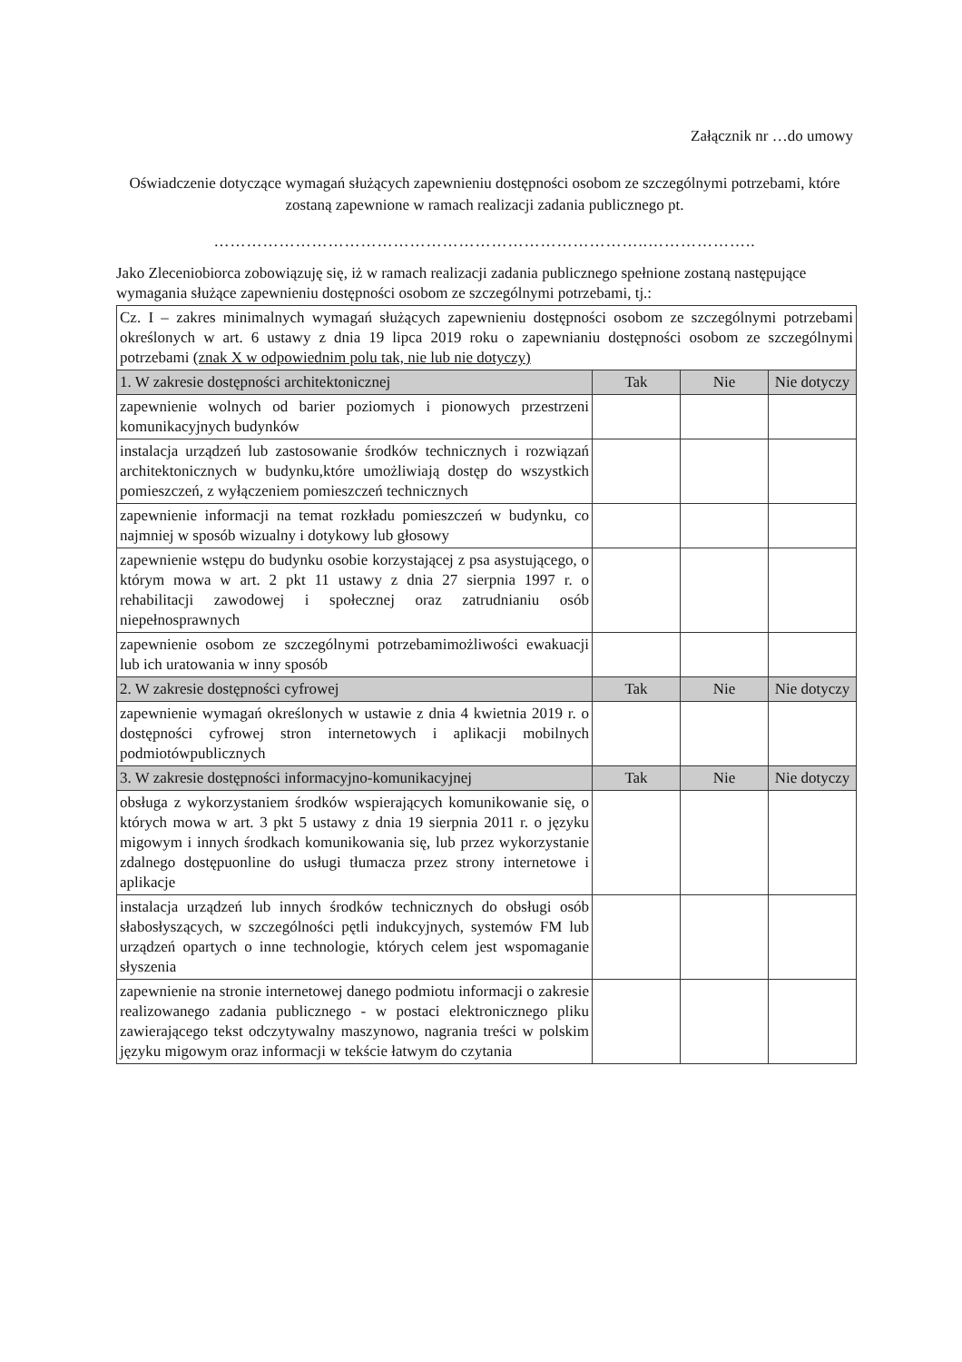Załącznik nr …do umowy
Oświadczenie dotyczące wymagań służących zapewnieniu dostępności osobom ze szczególnymi potrzebami, które zostaną zapewnione w ramach realizacji zadania publicznego pt.
……………………………………………………………………..………………..
Jako Zleceniobiorca zobowiązuję się, iż w ramach realizacji zadania publicznego spełnione zostaną następujące wymagania służące zapewnieniu dostępności osobom ze szczególnymi potrzebami, tj.:
| Cz. I – zakres minimalnych wymagań służących zapewnieniu dostępności osobom ze szczególnymi potrzebami określonych w art. 6 ustawy z dnia 19 lipca 2019 roku o zapewnianiu dostępności osobom ze szczególnymi potrzebami (znak X w odpowiednim polu tak, nie lub nie dotyczy) | | | |
| 1. W zakresie dostępności architektonicznej | Tak | Nie | Nie dotyczy |
| zapewnienie wolnych od barier poziomych i pionowych przestrzeni komunikacyjnych budynków | | | |
| instalacja urządzeń lub zastosowanie środków technicznych i rozwiązań architektonicznych w budynku,które umożliwiają dostęp do wszystkich pomieszczeń, z wyłączeniem pomieszczeń technicznych | | | |
| zapewnienie informacji na temat rozkładu pomieszczeń w budynku, co najmniej w sposób wizualny i dotykowy lub głosowy | | | |
| zapewnienie wstępu do budynku osobie korzystającej z psa asystującego, o którym mowa w art. 2 pkt 11 ustawy z dnia 27 sierpnia 1997 r. o rehabilitacji zawodowej i społecznej oraz zatrudnianiu osób niepełnosprawnych | | | |
| zapewnienie osobom ze szczególnymi potrzebamimożliwości ewakuacji lub ich uratowania w inny sposób | | | |
| 2. W zakresie dostępności cyfrowej | Tak | Nie | Nie dotyczy |
| zapewnienie wymagań określonych w ustawie z dnia 4 kwietnia 2019 r. o dostępności cyfrowej stron internetowych i aplikacji mobilnych podmiotówpublicznych | | | |
| 3. W zakresie dostępności informacyjno-komunikacyjnej | Tak | Nie | Nie dotyczy |
| obsługa z wykorzystaniem środków wspierających komunikowanie się, o których mowa w art. 3 pkt 5 ustawy z dnia 19 sierpnia 2011 r. o języku migowym i innych środkach komunikowania się, lub przez wykorzystanie zdalnego dostępuonline do usługi tłumacza przez strony internetowe i aplikacje | | | |
| instalacja urządzeń lub innych środków technicznych do obsługi osób słabosłyszących, w szczególności pętli indukcyjnych, systemów FM lub urządzeń opartych o inne technologie, których celem jest wspomaganie słyszenia | | | |
| zapewnienie na stronie internetowej danego podmiotu informacji o zakresie realizowanego zadania publicznego - w postaci elektronicznego pliku zawierającego tekst odczytywalny maszynowo, nagrania treści w polskim języku migowym oraz informacji w tekście łatwym do czytania | | | |